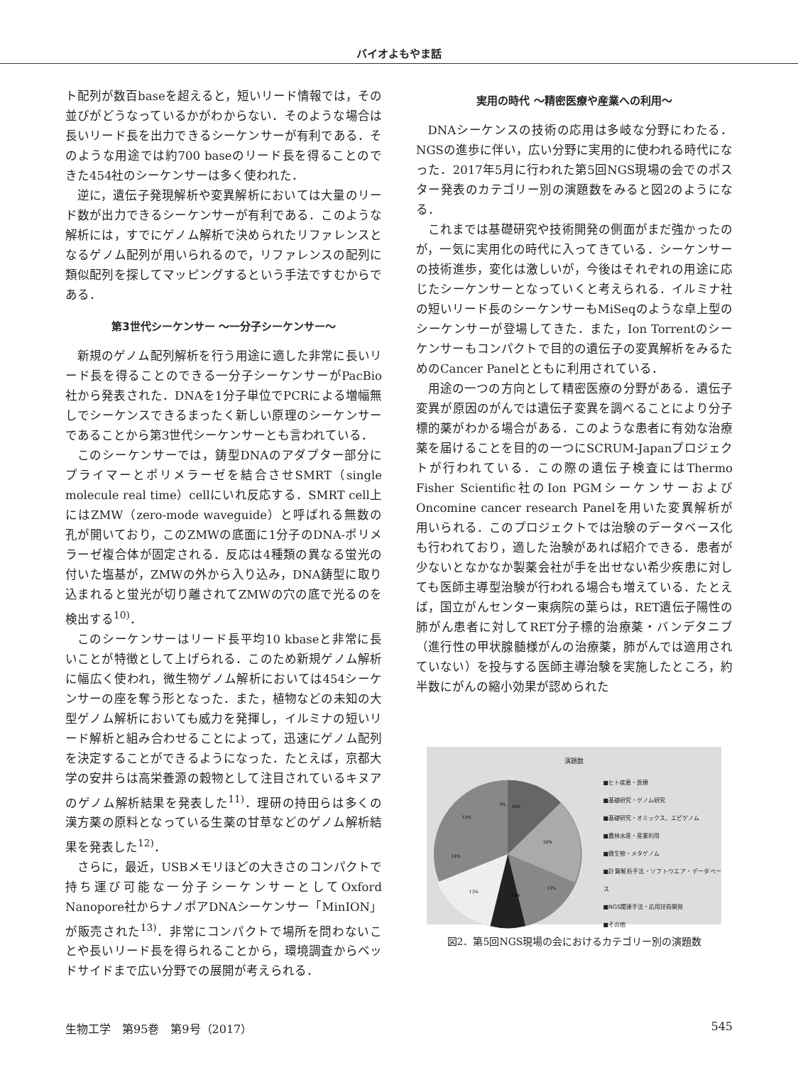バイオよもやま話
ト配列が数百baseを超えると，短いリード情報では，その並びがどうなっているかがわからない．そのような場合は長いリード長を出力できるシーケンサーが有利である．そのような用途では約700 baseのリード長を得ることのできた454社のシーケンサーは多く使われた．
逆に，遺伝子発現解析や変異解析においては大量のリード数が出力できるシーケンサーが有利である．このような解析には，すでにゲノム解析で決められたリファレンスとなるゲノム配列が用いられるので，リファレンスの配列に類似配列を探してマッピングするという手法ですむからである．
第3世代シーケンサー 〜一分子シーケンサー〜
新規のゲノム配列解析を行う用途に適した非常に長いリード長を得ることのできる一分子シーケンサーがPacBio社から発表された．DNAを1分子単位でPCRによる増幅無しでシーケンスできるまったく新しい原理のシーケンサーであることから第3世代シーケンサーとも言われている．
このシーケンサーでは，鋳型DNAのアダプター部分にプライマーとポリメラーゼを結合させSMRT（single molecule real time）cellにいれ反応する．SMRT cell上にはZMW（zero-mode waveguide）と呼ばれる無数の孔が開いており，このZMWの底面に1分子のDNA-ポリメラーゼ複合体が固定される．反応は4種類の異なる蛍光の付いた塩基が，ZMWの外から入り込み，DNA鋳型に取り込まれると蛍光が切り離されてZMWの穴の底で光るのを検出する<sup>10)</sup>．
このシーケンサーはリード長平均10 kbaseと非常に長いことが特徴として上げられる．このため新規ゲノム解析に幅広く使われ，微生物ゲノム解析においては454シーケンサーの座を奪う形となった．また，植物などの未知の大型ゲノム解析においても威力を発揮し，イルミナの短いリード解析と組み合わせることによって，迅速にゲノム配列を決定することができるようになった．たとえば，京都大学の安井らは高栄養源の穀物として注目されているキヌアのゲノム解析結果を発表した<sup>11)</sup>．理研の持田らは多くの漢方薬の原料となっている生薬の甘草などのゲノム解析結果を発表した<sup>12)</sup>．
さらに，最近，USBメモリほどの大きさのコンパクトで持ち運び可能な一分子シーケンサーとしてOxford Nanopore社からナノポアDNAシーケンサー「MinION」が販売された<sup>13)</sup>．非常にコンパクトで場所を問わないことや長いリード長を得られることから，環境調査からベッドサイドまで広い分野での展開が考えられる．
実用の時代 〜精密医療や産業への利用〜
DNAシーケンスの技術の応用は多岐な分野にわたる．NGSの進歩に伴い，広い分野に実用的に使われる時代になった．2017年5月に行われた第5回NGS現場の会でのポスター発表のカテゴリー別の演題数をみると図2のようになる．
これまでは基礎研究や技術開発の側面がまだ強かったのが，一気に実用化の時代に入ってきている．シーケンサーの技術進歩，変化は激しいが，今後はそれぞれの用途に応じたシーケンサーとなっていくと考えられる．イルミナ社の短いリード長のシーケンサーもMiSeqのような卓上型のシーケンサーが登場してきた．また，Ion Torrentのシーケンサーもコンパクトで目的の遺伝子の変異解析をみるためのCancer Panelとともに利用されている．
用途の一つの方向として精密医療の分野がある．遺伝子変異が原因のがんでは遺伝子変異を調べることにより分子標的薬がわかる場合がある．このような患者に有効な治療薬を届けることを目的の一つにSCRUM-Japanプロジェクトが行われている．この際の遺伝子検査にはThermo Fisher Scientific社のIon PGMシーケンサーおよびOncomine cancer research Panelを用いた変異解析が用いられる．このプロジェクトでは治験のデータベース化も行われており，適した治験があれば紹介できる．患者が少ないとなかなか製薬会社が手を出せない希少疾患に対しても医師主導型治験が行われる場合も増えている．たとえば，国立がんセンター東病院の葉らは，RET遺伝子陽性の肺がん患者に対してRET分子標的治療薬・バンデタニブ（進行性の甲状腺髄様がんの治療薬，肺がんでは適用されていない）を投与する医師主導治験を実施したところ，約半数にがんの縮小効果が認められた
演題数
10%
3%
20%
13%
10%
13%
14%
15%
■ヒト疾患・医療
■基礎研究・ゲノム研究
■基礎研究・オミックス、エピゲノム
■農林水産・産業利用
■微生物・メタゲノム
■計算解析手法・ソフトウエア・データベース
■NGS関連手法・応用技術開発
■その他
図2．第5回NGS現場の会におけるカテゴリー別の演題数
生物工学　第95巻　第9号（2017） 545